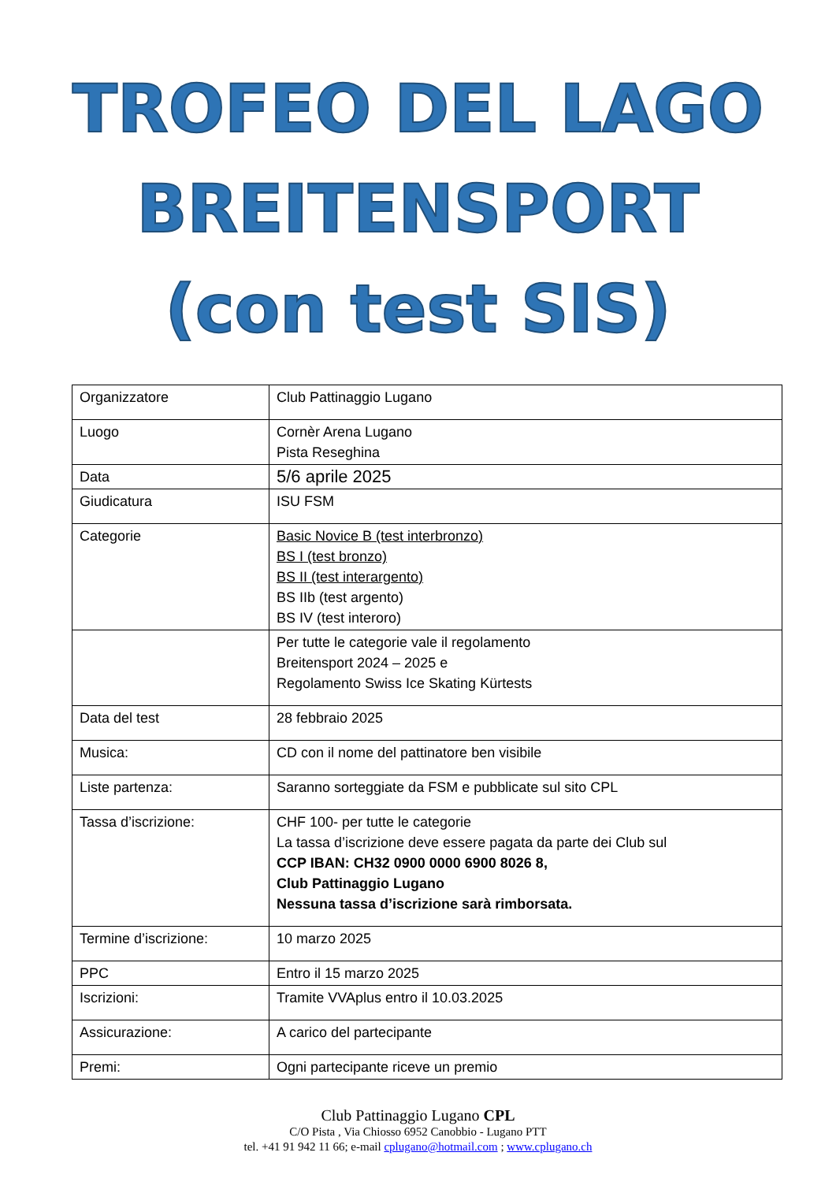TROFEO DEL LAGO
BREITENSPORT
(con test SIS)
| Organizzatore | Club Pattinaggio Lugano |
| Luogo | Cornèr Arena Lugano Pista Reseghina |
| Data | 5/6 aprile 2025 |
| Giudicatura | ISU FSM |
| Categorie | Basic Novice B (test interbronzo) BS I (test bronzo) BS II (test interargento) BS IIb (test argento) BS IV (test interoro) |
| | Per tutte le categorie vale il regolamento Breitensport 2024 – 2025 e Regolamento Swiss Ice Skating Kürtests |
| Data del test | 28 febbraio 2025 |
| Musica: | CD con il nome del pattinatore ben visibile |
| Liste partenza: | Saranno sorteggiate da FSM e pubblicate sul sito CPL |
| Tassa d’iscrizione: | CHF 100- per tutte le categorie La tassa d’iscrizione deve essere pagata da parte dei Club sul CCP IBAN: CH32 0900 0000 6900 8026 8, Club Pattinaggio Lugano Nessuna tassa d’iscrizione sarà rimborsata. |
| Termine d’iscrizione: | 10 marzo 2025 |
| PPC | Entro il 15 marzo 2025 |
| Iscrizioni: | Tramite VVAplus entro il 10.03.2025 |
| Assicurazione: | A carico del partecipante |
| Premi: | Ogni partecipante riceve un premio |
Club Pattinaggio Lugano CPL
C/O Pista , Via Chiosso 6952 Canobbio - Lugano PTT
tel. +41 91 942 11 66; e-mail cplugano@hotmail.com ; www.cplugano.ch